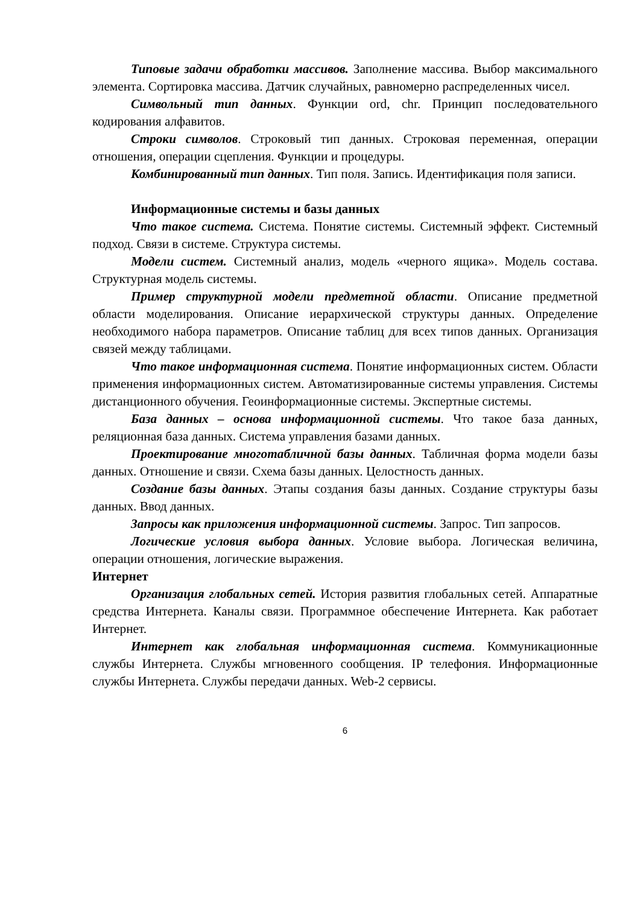Типовые задачи обработки массивов. Заполнение массива. Выбор максимального элемента. Сортировка массива. Датчик случайных, равномерно распределенных чисел.
Символьный тип данных. Функции ord, chr. Принцип последовательного кодирования алфавитов.
Строки символов. Строковый тип данных. Строковая переменная, операции отношения, операции сцепления. Функции и процедуры.
Комбинированный тип данных. Тип поля. Запись. Идентификация поля записи.
Информационные системы и базы данных
Что такое система. Система. Понятие системы. Системный эффект. Системный подход. Связи в системе. Структура системы.
Модели систем. Системный анализ, модель «черного ящика». Модель состава. Структурная модель системы.
Пример структурной модели предметной области. Описание предметной области моделирования. Описание иерархической структуры данных. Определение необходимого набора параметров. Описание таблиц для всех типов данных. Организация связей между таблицами.
Что такое информационная система. Понятие информационных систем. Области применения информационных систем. Автоматизированные системы управления. Системы дистанционного обучения. Геоинформационные системы. Экспертные системы.
База данных – основа информационной системы. Что такое база данных, реляционная база данных. Система управления базами данных.
Проектирование многотабличной базы данных. Табличная форма модели базы данных. Отношение и связи. Схема базы данных. Целостность данных.
Создание базы данных. Этапы создания базы данных. Создание структуры базы данных. Ввод данных.
Запросы как приложения информационной системы. Запрос. Тип запросов.
Логические условия выбора данных. Условие выбора. Логическая величина, операции отношения, логические выражения.
Интернет
Организация глобальных сетей. История развития глобальных сетей. Аппаратные средства Интернета. Каналы связи. Программное обеспечение Интернета. Как работает Интернет.
Интернет как глобальная информационная система. Коммуникационные службы Интернета. Службы мгновенного сообщения. IP телефония. Информационные службы Интернета. Службы передачи данных. Web-2 сервисы.
6